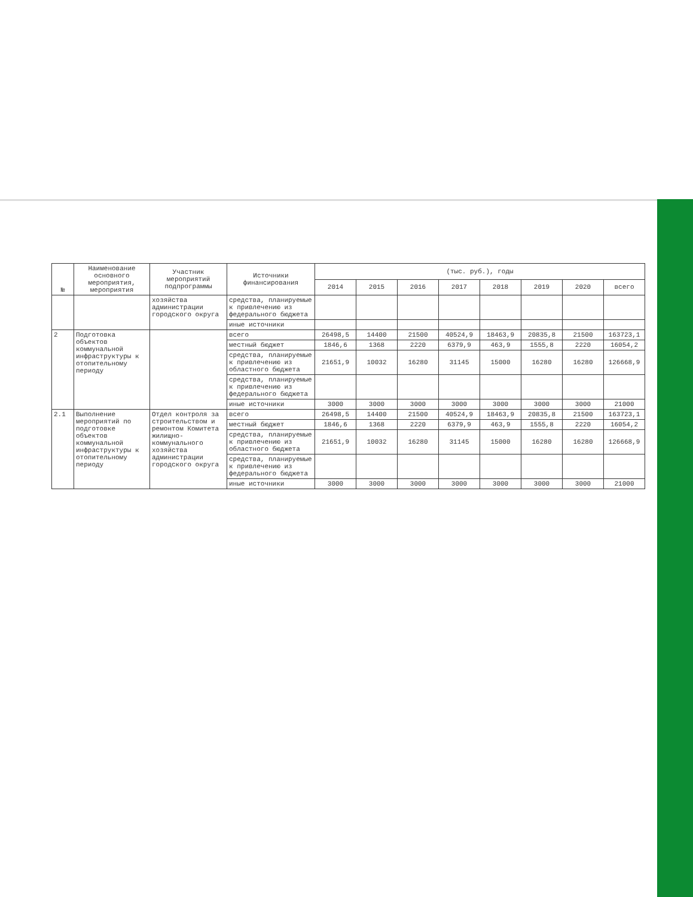| № | Наименование основного мероприятия, мероприятия | Участник мероприятий подпрограммы | Источники финансирования | (тыс. руб.), годы | | | | | | | |
| --- | --- | --- | --- | --- | --- | --- | --- | --- | --- | --- | --- |
| | | | | 2014 | 2015 | 2016 | 2017 | 2018 | 2019 | 2020 | всего |
| | | хозяйства администрации городского округа | средства, планируемые к привлечению из федерального бюджета | | | | | | | | |
| | | | иные источники | | | | | | | | |
| 2 | Подготовка объектов коммунальной инфраструктуры к отопительному периоду | | всего | 26498,5 | 14400 | 21500 | 40524,9 | 18463,9 | 20835,8 | 21500 | 163723,1 |
| | | | местный бюджет | 1846,6 | 1368 | 2220 | 6379,9 | 463,9 | 1555,8 | 2220 | 16054,2 |
| | | | средства, планируемые к привлечению из областного бюджета | 21651,9 | 10032 | 16280 | 31145 | 15000 | 16280 | 16280 | 126668,9 |
| | | | средства, планируемые к привлечению из федерального бюджета | | | | | | | | |
| | | | иные источники | 3000 | 3000 | 3000 | 3000 | 3000 | 3000 | 3000 | 21000 |
| 2.1 | Выполнение мероприятий по подготовке объектов коммунальной инфраструктуры к отопительному периоду | Отдел контроля за строительством и ремонтом Комитета жилищно-коммунального хозяйства администрации городского округа | всего | 26498,5 | 14400 | 21500 | 40524,9 | 18463,9 | 20835,8 | 21500 | 163723,1 |
| | | | местный бюджет | 1846,6 | 1368 | 2220 | 6379,9 | 463,9 | 1555,8 | 2220 | 16054,2 |
| | | | средства, планируемые к привлечению из областного бюджета | 21651,9 | 10032 | 16280 | 31145 | 15000 | 16280 | 16280 | 126668,9 |
| | | | средства, планируемые к привлечению из федерального бюджета | | | | | | | | |
| | | | иные источники | 3000 | 3000 | 3000 | 3000 | 3000 | 3000 | 3000 | 21000 |